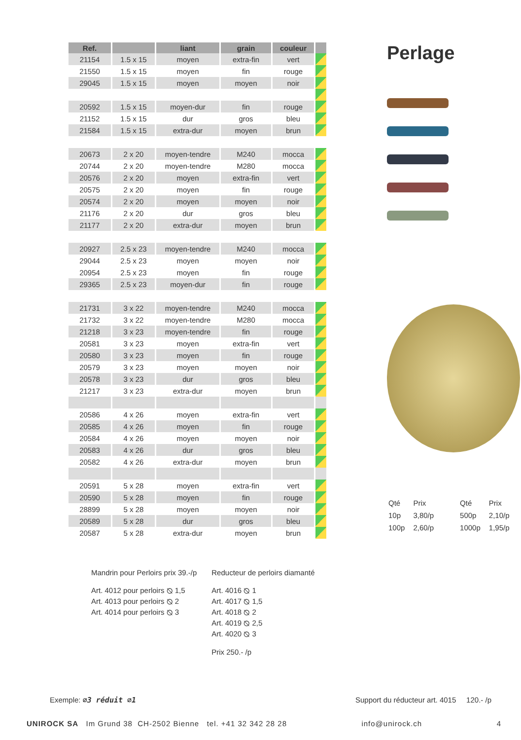| Ref. | | liant | grain | couleur | |
| --- | --- | --- | --- | --- | --- |
| 21154 | 1.5 x 15 | moyen | extra-fin | vert | |
| 21550 | 1.5 x 15 | moyen | fin | rouge | |
| 29045 | 1.5 x 15 | moyen | moyen | noir | |
| 20592 | 1.5 x 15 | moyen-dur | fin | rouge | |
| 21152 | 1.5 x 15 | dur | gros | bleu | |
| 21584 | 1.5 x 15 | extra-dur | moyen | brun | |
| 20673 | 2 x 20 | moyen-tendre | M240 | mocca | |
| 20744 | 2 x 20 | moyen-tendre | M280 | mocca | |
| 20576 | 2 x 20 | moyen | extra-fin | vert | |
| 20575 | 2 x 20 | moyen | fin | rouge | |
| 20574 | 2 x 20 | moyen | moyen | noir | |
| 21176 | 2 x 20 | dur | gros | bleu | |
| 21177 | 2 x 20 | extra-dur | moyen | brun | |
| 20927 | 2.5 x 23 | moyen-tendre | M240 | mocca | |
| 29044 | 2.5 x 23 | moyen | moyen | noir | |
| 20954 | 2.5 x 23 | moyen | fin | rouge | |
| 29365 | 2.5 x 23 | moyen-dur | fin | rouge | |
| 21731 | 3 x 22 | moyen-tendre | M240 | mocca | |
| 21732 | 3 x 22 | moyen-tendre | M280 | mocca | |
| 21218 | 3 x 23 | moyen-tendre | fin | rouge | |
| 20581 | 3 x 23 | moyen | extra-fin | vert | |
| 20580 | 3 x 23 | moyen | fin | rouge | |
| 20579 | 3 x 23 | moyen | moyen | noir | |
| 20578 | 3 x 23 | dur | gros | bleu | |
| 21217 | 3 x 23 | extra-dur | moyen | brun | |
| 20586 | 4 x 26 | moyen | extra-fin | vert | |
| 20585 | 4 x 26 | moyen | fin | rouge | |
| 20584 | 4 x 26 | moyen | moyen | noir | |
| 20583 | 4 x 26 | dur | gros | bleu | |
| 20582 | 4 x 26 | extra-dur | moyen | brun | |
| 20591 | 5 x 28 | moyen | extra-fin | vert | |
| 20590 | 5 x 28 | moyen | fin | rouge | |
| 28899 | 5 x 28 | moyen | moyen | noir | |
| 20589 | 5 x 28 | dur | gros | bleu | |
| 20587 | 5 x 28 | extra-dur | moyen | brun | |
Perlage
| Qté | Prix | Qté | Prix |
| 10p | 3,80/p | 500p | 2,10/p |
| 100p | 2,60/p | 1000p | 1,95/p |
Mandrin pour Perloirs prix 39.-/p
Art. 4012 pour perloirs ⦰ 1,5
Art. 4013 pour perloirs ⦰ 2
Art. 4014 pour perloirs ⦰ 3
Reducteur de perloirs diamanté
Art. 4016 ⦰ 1
Art. 4017 ⦰ 1,5
Art. 4018 ⦰ 2
Art. 4019 ⦰ 2,5
Art. 4020 ⦰ 3
Prix 250.- /p
Exemple: ⌀3 réduit ⌀1 Support du réducteur art. 4015 120.- /p
UNIROCK SA Im Grund 38 CH-2502 Bienne tel. +41 32 342 28 28
info@unirock.ch 4